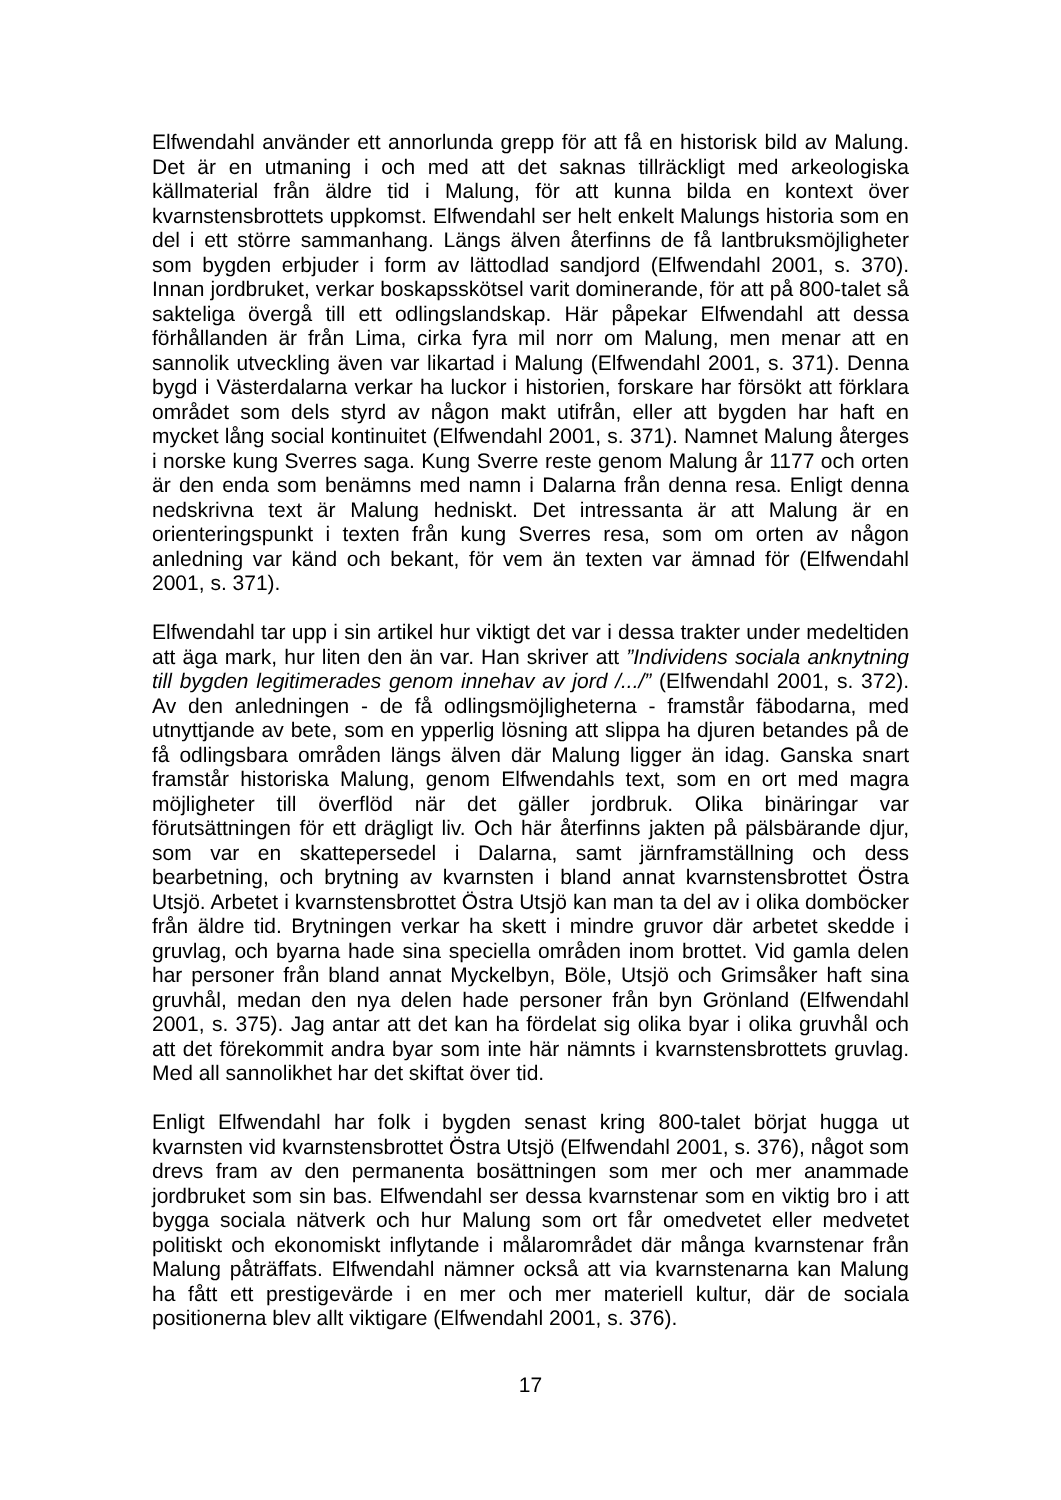Elfwendahl använder ett annorlunda grepp för att få en historisk bild av Malung. Det är en utmaning i och med att det saknas tillräckligt med arkeologiska källmaterial från äldre tid i Malung, för att kunna bilda en kontext över kvarnstensbrottets uppkomst. Elfwendahl ser helt enkelt Malungs historia som en del i ett större sammanhang. Längs älven återfinns de få lantbruksmöjligheter som bygden erbjuder i form av lättodlad sandjord (Elfwendahl 2001, s. 370). Innan jordbruket, verkar boskapsskötsel varit dominerande, för att på 800-talet så sakteliga övergå till ett odlingslandskap. Här påpekar Elfwendahl att dessa förhållanden är från Lima, cirka fyra mil norr om Malung, men menar att en sannolik utveckling även var likartad i Malung (Elfwendahl 2001, s. 371). Denna bygd i Västerdalarna verkar ha luckor i historien, forskare har försökt att förklara området som dels styrd av någon makt utifrån, eller att bygden har haft en mycket lång social kontinuitet (Elfwendahl 2001, s. 371). Namnet Malung återges i norske kung Sverres saga. Kung Sverre reste genom Malung år 1177 och orten är den enda som benämns med namn i Dalarna från denna resa. Enligt denna nedskrivna text är Malung hedniskt. Det intressanta är att Malung är en orienteringspunkt i texten från kung Sverres resa, som om orten av någon anledning var känd och bekant, för vem än texten var ämnad för (Elfwendahl 2001, s. 371).
Elfwendahl tar upp i sin artikel hur viktigt det var i dessa trakter under medeltiden att äga mark, hur liten den än var. Han skriver att ”Individens sociala anknytning till bygden legitimerades genom innehav av jord /.../” (Elfwendahl 2001, s. 372). Av den anledningen - de få odlingsmöjligheterna - framstår fäbodarna, med utnyttjande av bete, som en ypperlig lösning att slippa ha djuren betandes på de få odlingsbara områden längs älven där Malung ligger än idag. Ganska snart framstår historiska Malung, genom Elfwendahls text, som en ort med magra möjligheter till överflöd när det gäller jordbruk. Olika binäringar var förutsättningen för ett drägligt liv. Och här återfinns jakten på pälsbärande djur, som var en skattepersedel i Dalarna, samt järnframställning och dess bearbetning, och brytning av kvarnsten i bland annat kvarnstensbrottet Östra Utsjö. Arbetet i kvarnstensbrottet Östra Utsjö kan man ta del av i olika domböcker från äldre tid. Brytningen verkar ha skett i mindre gruvor där arbetet skedde i gruvlag, och byarna hade sina speciella områden inom brottet. Vid gamla delen har personer från bland annat Myckelbyn, Böle, Utsjö och Grimsåker haft sina gruvhål, medan den nya delen hade personer från byn Grönland (Elfwendahl 2001, s. 375). Jag antar att det kan ha fördelat sig olika byar i olika gruvhål och att det förekommit andra byar som inte här nämnts i kvarnstensbrottets gruvlag. Med all sannolikhet har det skiftat över tid.
Enligt Elfwendahl har folk i bygden senast kring 800-talet börjat hugga ut kvarnsten vid kvarnstensbrottet Östra Utsjö (Elfwendahl 2001, s. 376), något som drevs fram av den permanenta bosättningen som mer och mer anammade jordbruket som sin bas. Elfwendahl ser dessa kvarnstenar som en viktig bro i att bygga sociala nätverk och hur Malung som ort får omedvetet eller medvetet politiskt och ekonomiskt inflytande i målarområdet där många kvarnstenar från Malung påträffats. Elfwendahl nämner också att via kvarnstenarna kan Malung ha fått ett prestigevärde i en mer och mer materiell kultur, där de sociala positionerna blev allt viktigare (Elfwendahl 2001, s. 376).
17